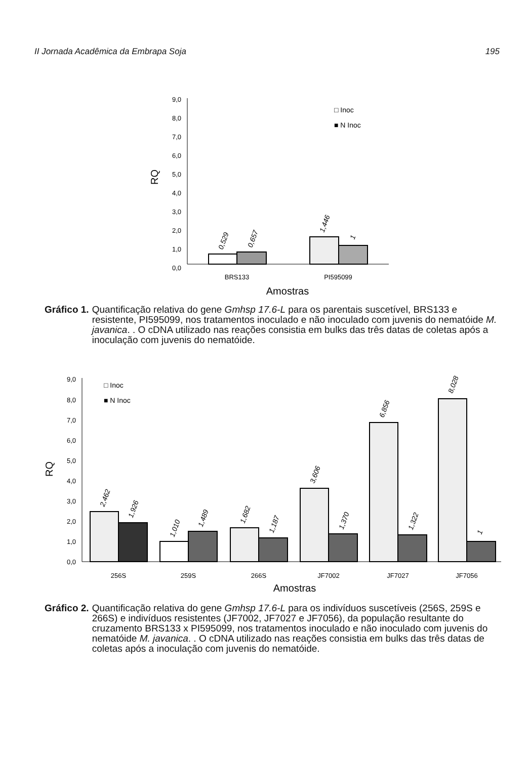II Jornada Acadêmica da Embrapa Soja 195
9,0
8,0
7,0
6,0
5,0
4,0
3,0
2,0
1,0
0,0
RQ
0,529
0,657
1,446
1
□ Inoc
■ N Inoc
BRS133
PI595099
Amostras
Gráfico 1. Quantificação relativa do gene Gmhsp 17.6-L para os parentais suscetível, BRS133 e resistente, PI595099, nos tratamentos inoculado e não inoculado com juvenis do nematóide M. javanica. . O cDNA utilizado nas reações consistia em bulks das três datas de coletas após a inoculação com juvenis do nematóide.
9,0
8,0
7,0
6,0
5,0
4,0
3,0
2,0
1,0
0,0
RQ
2,462
1,926
1,010
1,489
1,682
1,187
3,606
1,370
6,856
1,322
8,028
1
□ Inoc
■ N Inoc
256S
259S
266S
JF7002
JF7027
JF7056
Amostras
Gráfico 2. Quantificação relativa do gene Gmhsp 17.6-L para os indivíduos suscetíveis (256S, 259S e 266S) e indivíduos resistentes (JF7002, JF7027 e JF7056), da população resultante do cruzamento BRS133 x PI595099, nos tratamentos inoculado e não inoculado com juvenis do nematóide M. javanica. . O cDNA utilizado nas reações consistia em bulks das três datas de coletas após a inoculação com juvenis do nematóide.